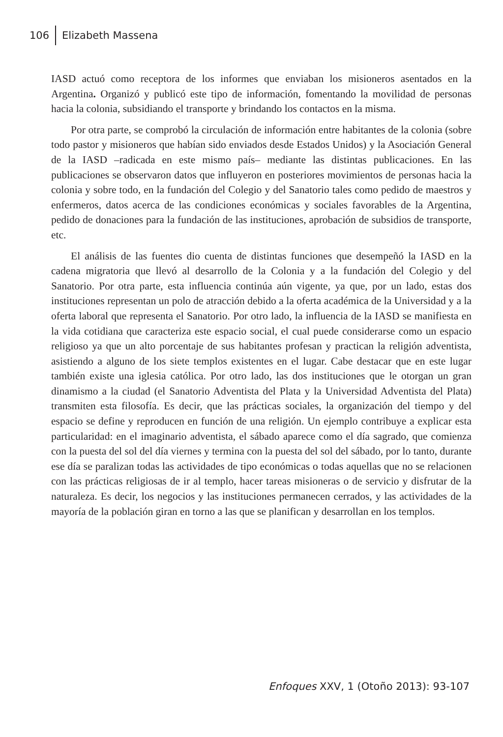106 Elizabeth Massena
IASD actuó como receptora de los informes que enviaban los misioneros asentados en la Argentina. Organizó y publicó este tipo de información, fomentando la movilidad de personas hacia la colonia, subsidiando el transporte y brindando los contactos en la misma.
Por otra parte, se comprobó la circulación de información entre habitantes de la colonia (sobre todo pastor y misioneros que habían sido enviados desde Estados Unidos) y la Asociación General de la IASD –radicada en este mismo país– mediante las distintas publicaciones. En las publicaciones se observaron datos que influyeron en posteriores movimientos de personas hacia la colonia y sobre todo, en la fundación del Colegio y del Sanatorio tales como pedido de maestros y enfermeros, datos acerca de las condiciones económicas y sociales favorables de la Argentina, pedido de donaciones para la fundación de las instituciones, aprobación de subsidios de transporte, etc.
El análisis de las fuentes dio cuenta de distintas funciones que desempeñó la IASD en la cadena migratoria que llevó al desarrollo de la Colonia y a la fundación del Colegio y del Sanatorio. Por otra parte, esta influencia continúa aún vigente, ya que, por un lado, estas dos instituciones representan un polo de atracción debido a la oferta académica de la Universidad y a la oferta laboral que representa el Sanatorio. Por otro lado, la influencia de la IASD se manifiesta en la vida cotidiana que caracteriza este espacio social, el cual puede considerarse como un espacio religioso ya que un alto porcentaje de sus habitantes profesan y practican la religión adventista, asistiendo a alguno de los siete templos existentes en el lugar. Cabe destacar que en este lugar también existe una iglesia católica. Por otro lado, las dos instituciones que le otorgan un gran dinamismo a la ciudad (el Sanatorio Adventista del Plata y la Universidad Adventista del Plata) transmiten esta filosofía. Es decir, que las prácticas sociales, la organización del tiempo y del espacio se define y reproducen en función de una religión. Un ejemplo contribuye a explicar esta particularidad: en el imaginario adventista, el sábado aparece como el día sagrado, que comienza con la puesta del sol del día viernes y termina con la puesta del sol del sábado, por lo tanto, durante ese día se paralizan todas las actividades de tipo económicas o todas aquellas que no se relacionen con las prácticas religiosas de ir al templo, hacer tareas misioneras o de servicio y disfrutar de la naturaleza. Es decir, los negocios y las instituciones permanecen cerrados, y las actividades de la mayoría de la población giran en torno a las que se planifican y desarrollan en los templos.
Enfoques XXV, 1 (Otoño 2013): 93-107